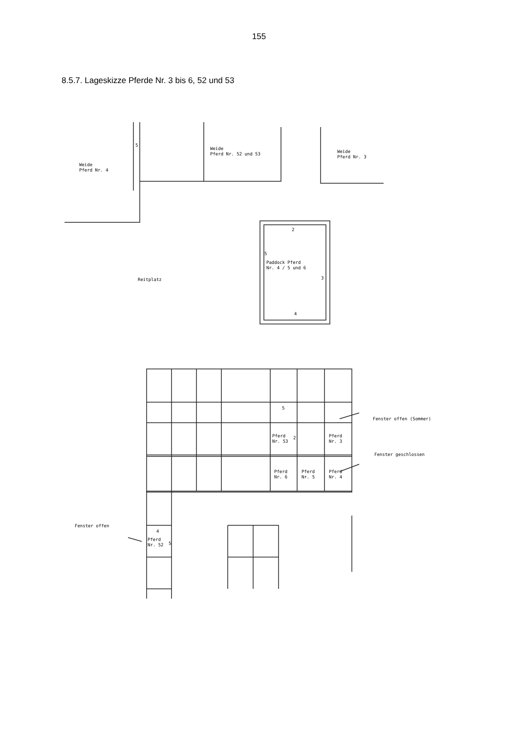155
8.5.7. Lageskizze Pferde Nr. 3 bis 6, 52 und 53
Weide
Pferd Nr. 4
Weide
Pferd Nr. 52 und 53
Weide
Pferd Nr. 3
5
2
5
Paddock Pferd
Nr. 4 / 5 und 6
3
4
Reitplatz
Fenster offen (Sommer)
Fenster geschlossen
Fenster offen
5
Pferd
Nr. 53
2
Pferd
Nr. 3
Pferd
Nr. 6
Pferd
Nr. 5
Pferd
Nr. 4
4
Pferd
Nr. 52
5